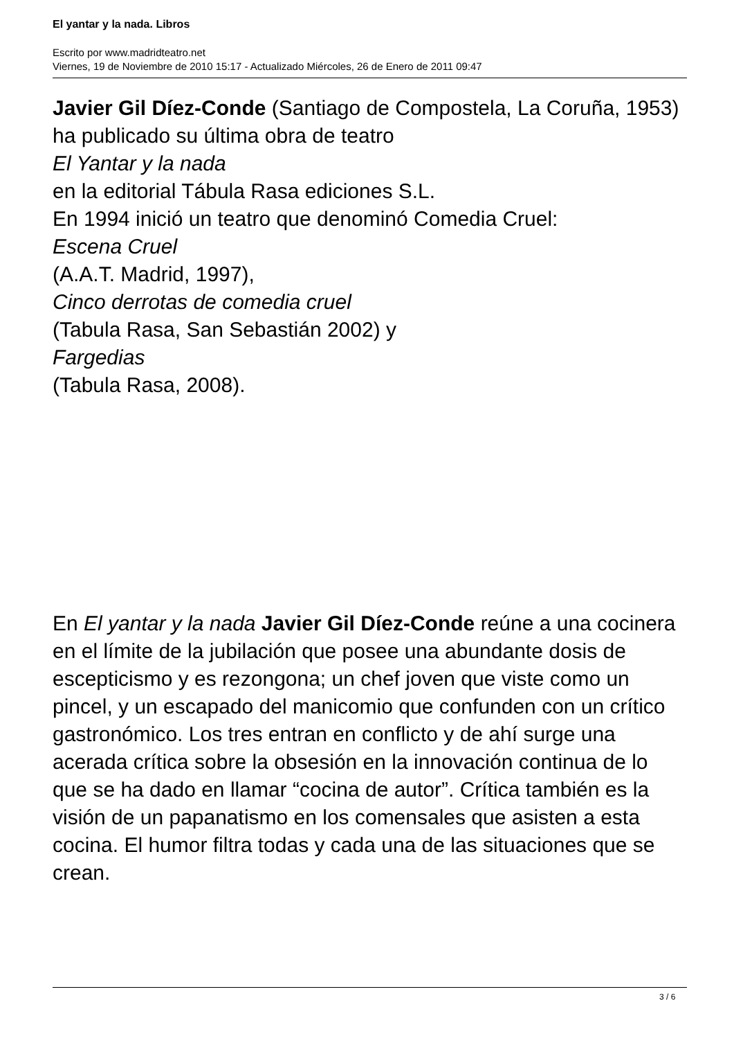El yantar y la nada. Libros
Escrito por www.madridteatro.net
Viernes, 19 de Noviembre de 2010 15:17 - Actualizado Miércoles, 26 de Enero de 2011 09:47
Javier Gil Díez-Conde (Santiago de Compostela, La Coruña, 1953) ha publicado su última obra de teatro
El Yantar y la nada
en la editorial Tábula Rasa ediciones S.L.
En 1994 inició un teatro que denominó Comedia Cruel:
Escena Cruel
(A.A.T. Madrid, 1997),
Cinco derrotas de comedia cruel
(Tabula Rasa, San Sebastián 2002) y
Fargedias
(Tabula Rasa, 2008).
En El yantar y la nada Javier Gil Díez-Conde reúne a una cocinera en el límite de la jubilación que posee una abundante dosis de escepticismo y es rezongona; un chef joven que viste como un pincel, y un escapado del manicomio que confunden con un crítico gastronómico. Los tres entran en conflicto y de ahí surge una acerada crítica sobre la obsesión en la innovación continua de lo que se ha dado en llamar “cocina de autor”. Crítica también es la visión de un papanatismo en los comensales que asisten a esta cocina. El humor filtra todas y cada una de las situaciones que se crean.
3 / 6